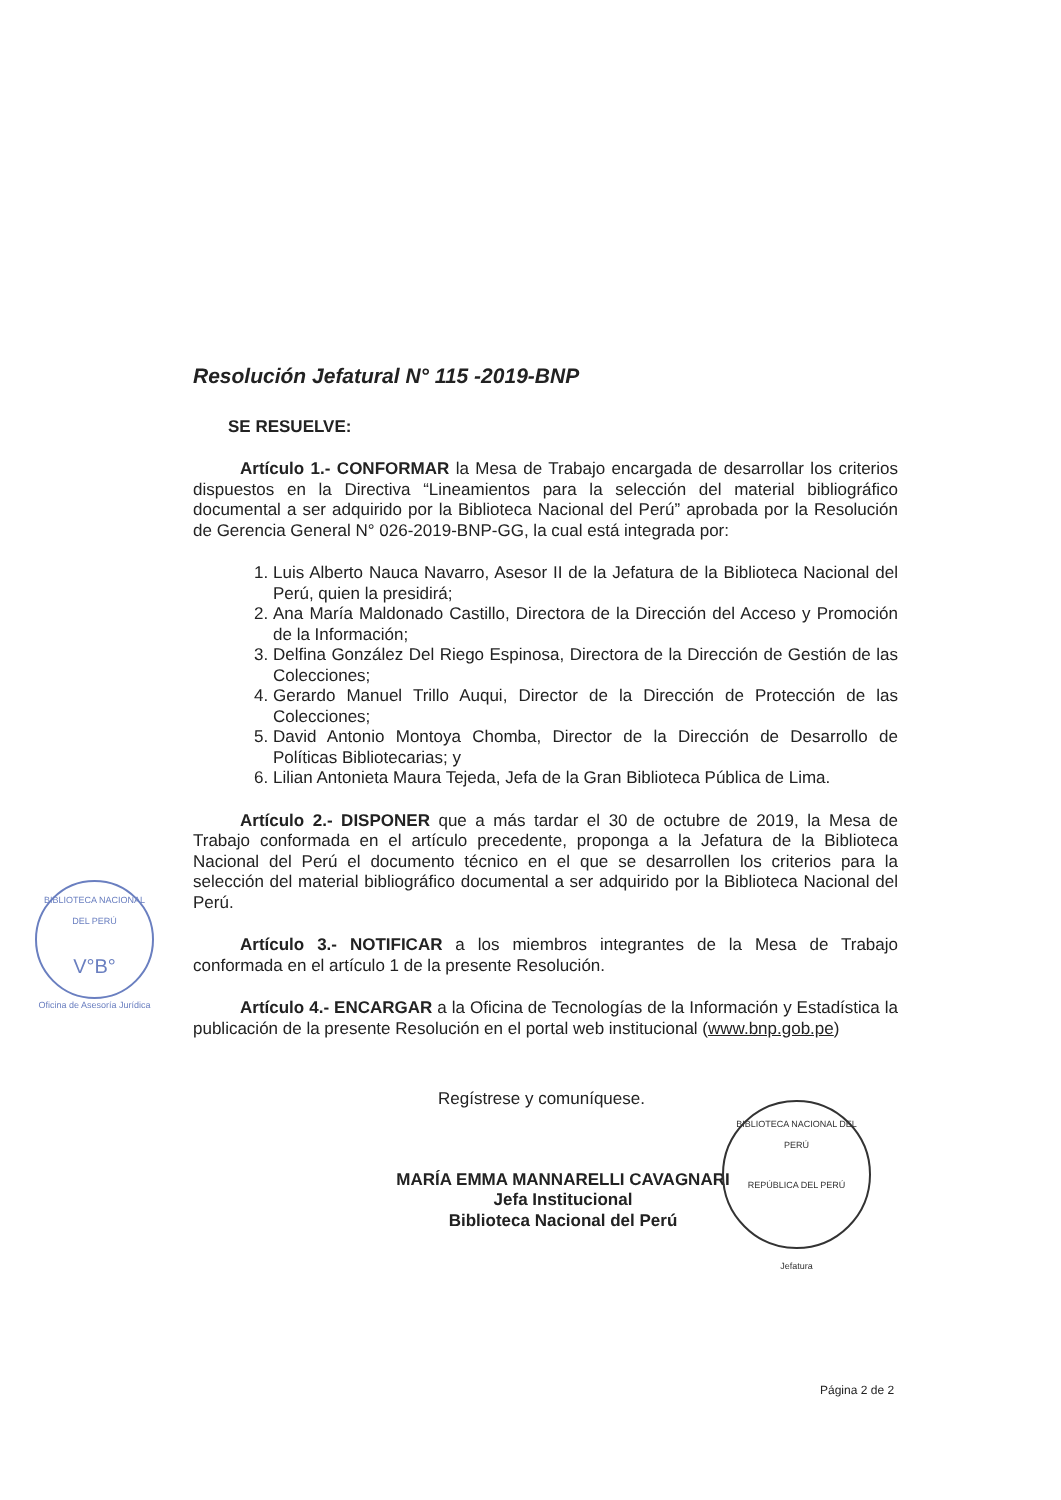Resolución Jefatural N° 115 -2019-BNP
SE RESUELVE:
Artículo 1.- CONFORMAR la Mesa de Trabajo encargada de desarrollar los criterios dispuestos en la Directiva “Lineamientos para la selección del material bibliográfico documental a ser adquirido por la Biblioteca Nacional del Perú” aprobada por la Resolución de Gerencia General N° 026-2019-BNP-GG, la cual está integrada por:
1. Luis Alberto Nauca Navarro, Asesor II de la Jefatura de la Biblioteca Nacional del Perú, quien la presidirá;
2. Ana María Maldonado Castillo, Directora de la Dirección del Acceso y Promoción de la Información;
3. Delfina González Del Riego Espinosa, Directora de la Dirección de Gestión de las Colecciones;
4. Gerardo Manuel Trillo Auqui, Director de la Dirección de Protección de las Colecciones;
5. David Antonio Montoya Chomba, Director de la Dirección de Desarrollo de Políticas Bibliotecarias; y
6. Lilian Antonieta Maura Tejeda, Jefa de la Gran Biblioteca Pública de Lima.
Artículo 2.- DISPONER que a más tardar el 30 de octubre de 2019, la Mesa de Trabajo conformada en el artículo precedente, proponga a la Jefatura de la Biblioteca Nacional del Perú el documento técnico en el que se desarrollen los criterios para la selección del material bibliográfico documental a ser adquirido por la Biblioteca Nacional del Perú.
Artículo 3.- NOTIFICAR a los miembros integrantes de la Mesa de Trabajo conformada en el artículo 1 de la presente Resolución.
Artículo 4.- ENCARGAR a la Oficina de Tecnologías de la Información y Estadística la publicación de la presente Resolución en el portal web institucional (www.bnp.gob.pe)
Regístrese y comuníquese.
MARÍA EMMA MANNARELLI CAVAGNARI
Jefa Institucional
Biblioteca Nacional del Perú
BIBLIOTECA NACIONAL DEL PERÚ
V°B°
Oficina de Asesoría Jurídica
BIBLIOTECA NACIONAL DEL PERÚ
REPÚBLICA DEL PERÚ
Jefatura
Página 2 de 2